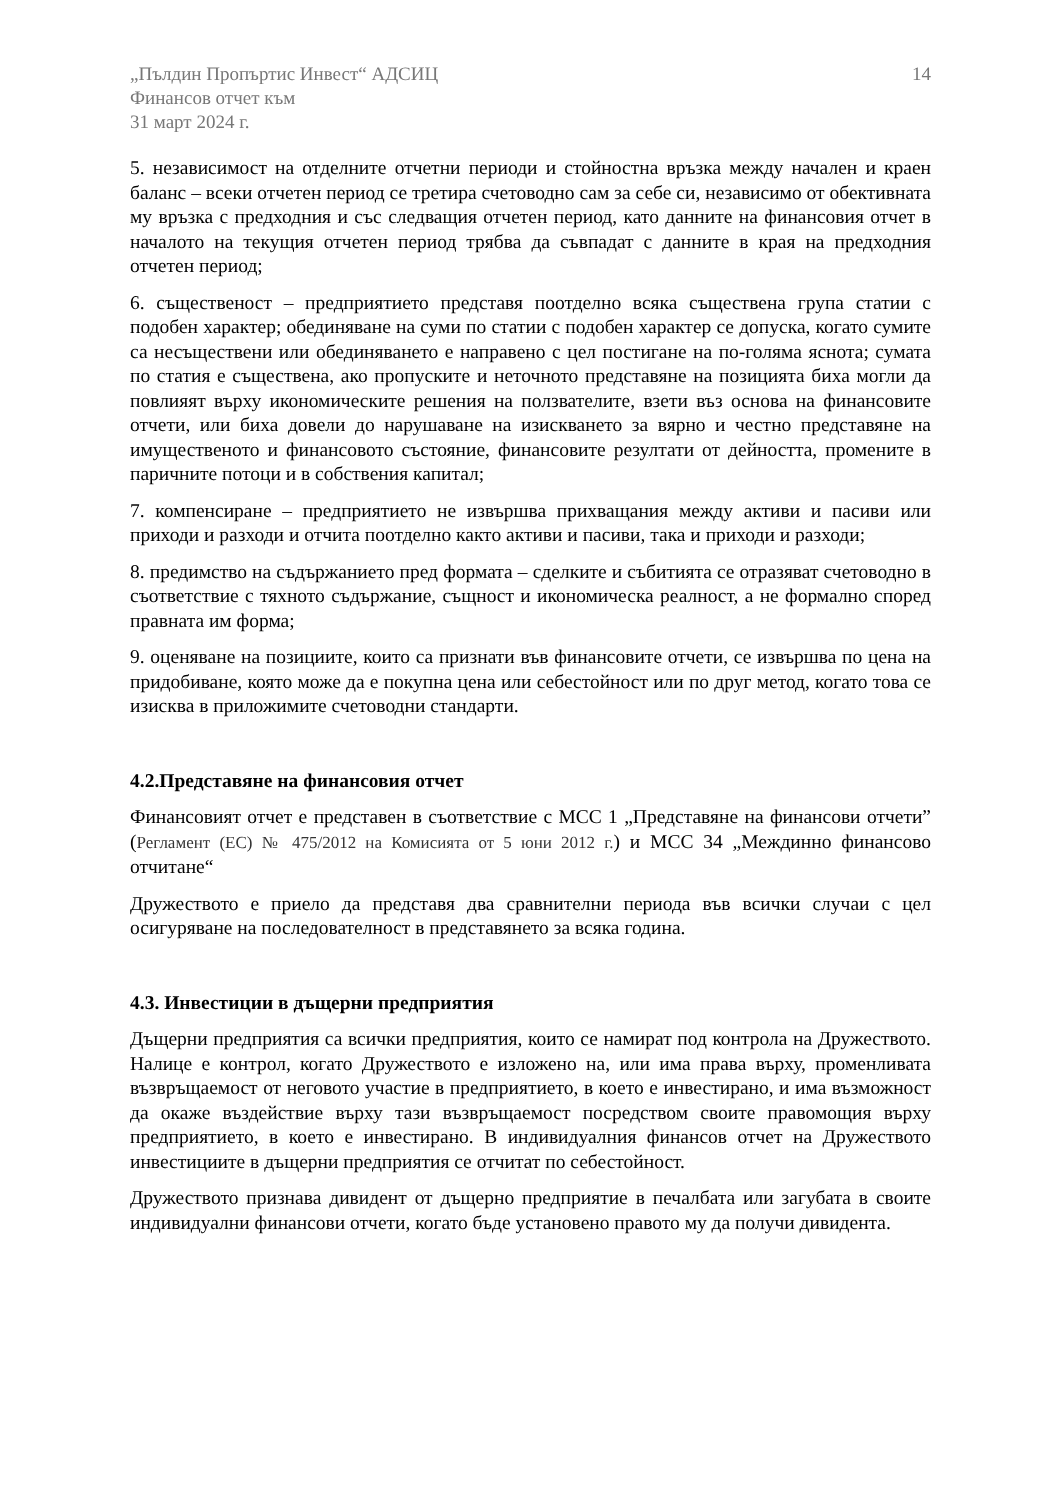„Пълдин Пропъртис Инвест“ АДСИЦ
Финансов отчет към
31 март 2024 г.
14
5. независимост на отделните отчетни периоди и стойностна връзка между начален и краен баланс – всеки отчетен период се третира счетоводно сам за себе си, независимо от обективната му връзка с предходния и със следващия отчетен период, като данните на финансовия отчет в началото на текущия отчетен период трябва да съвпадат с данните в края на предходния отчетен период;
6. същественост – предприятието представя поотделно всяка съществена група статии с подобен характер; обединяване на суми по статии с подобен характер се допуска, когато сумите са несъществени или обединяването е направено с цел постигане на по-голяма яснота; сумата по статия е съществена, ако пропуските и неточното представяне на позицията биха могли да повлияят върху икономическите решения на ползвателите, взети въз основа на финансовите отчети, или биха довели до нарушаване на изискването за вярно и честно представяне на имущественото и финансовото състояние, финансовите резултати от дейността, промените в паричните потоци и в собствения капитал;
7. компенсиране – предприятието не извършва прихващания между активи и пасиви или приходи и разходи и отчита поотделно както активи и пасиви, така и приходи и разходи;
8. предимство на съдържанието пред формата – сделките и събитията се отразяват счетоводно в съответствие с тяхното съдържание, същност и икономическа реалност, а не формално според правната им форма;
9. оценяване на позициите, които са признати във финансовите отчети, се извършва по цена на придобиване, която може да е покупна цена или себестойност или по друг метод, когато това се изисква в приложимите счетоводни стандарти.
4.2.Представяне на финансовия отчет
Финансовият отчет е представен в съответствие с МСС 1 „Представяне на финансови отчети” (Регламент (ЕС) № 475/2012 на Комисията от 5 юни 2012 г.) и МСС 34 „Междинно финансово отчитане“
Дружеството е приело да представя два сравнителни периода във всички случаи с цел осигуряване на последователност в представянето за всяка година.
4.3. Инвестиции в дъщерни предприятия
Дъщерни предприятия са всички предприятия, които се намират под контрола на Дружеството. Налице е контрол, когато Дружеството е изложено на, или има права върху, променливата възвръщаемост от неговото участие в предприятието, в което е инвестирано, и има възможност да окаже въздействие върху тази възвръщаемост посредством своите правомощия върху предприятието, в което е инвестирано. В индивидуалния финансов отчет на Дружеството инвестициите в дъщерни предприятия се отчитат по себестойност.
Дружеството признава дивидент от дъщерно предприятие в печалбата или загубата в своите индивидуални финансови отчети, когато бъде установено правото му да получи дивидента.